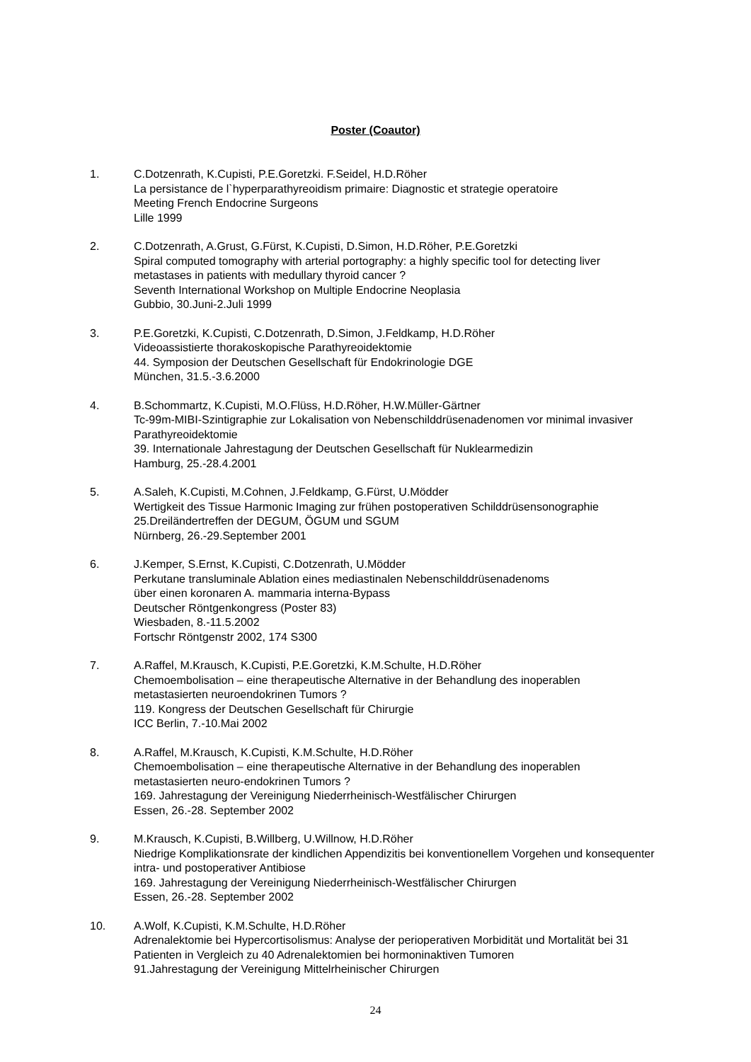Poster (Coautor)
1. C.Dotzenrath, K.Cupisti, P.E.Goretzki. F.Seidel, H.D.Röher
La persistance de l`hyperparathyreoidism primaire: Diagnostic et strategie operatoire
Meeting French Endocrine Surgeons
Lille 1999
2. C.Dotzenrath, A.Grust, G.Fürst, K.Cupisti, D.Simon, H.D.Röher, P.E.Goretzki
Spiral computed tomography with arterial portography: a highly specific tool for detecting liver metastases in patients with medullary thyroid cancer ?
Seventh International Workshop on Multiple Endocrine Neoplasia
Gubbio, 30.Juni-2.Juli 1999
3. P.E.Goretzki, K.Cupisti, C.Dotzenrath, D.Simon, J.Feldkamp, H.D.Röher
Videoassistierte thorakoskopische Parathyreoidektomie
44. Symposion der Deutschen Gesellschaft für Endokrinologie DGE
München, 31.5.-3.6.2000
4. B.Schommartz, K.Cupisti, M.O.Flüss, H.D.Röher, H.W.Müller-Gärtner
Tc-99m-MIBI-Szintigraphie zur Lokalisation von Nebenschilddrüsenadenomen vor minimal invasiver Parathyreoidektomie
39. Internationale Jahrestagung der Deutschen Gesellschaft für Nuklearmedizin
Hamburg, 25.-28.4.2001
5. A.Saleh, K.Cupisti, M.Cohnen, J.Feldkamp, G.Fürst, U.Mödder
Wertigkeit des Tissue Harmonic Imaging zur frühen postoperativen Schilddrüsensonographie
25.Dreiländertreffen der DEGUM, ÖGUM und SGUM
Nürnberg, 26.-29.September 2001
6. J.Kemper, S.Ernst, K.Cupisti, C.Dotzenrath, U.Mödder
Perkutane transluminale Ablation eines mediastinalen Nebenschilddrüsenadenoms
über einen koronaren A. mammaria interna-Bypass
Deutscher Röntgenkongress (Poster 83)
Wiesbaden, 8.-11.5.2002
Fortschr Röntgenstr 2002, 174 S300
7. A.Raffel, M.Krausch, K.Cupisti, P.E.Goretzki, K.M.Schulte, H.D.Röher
Chemoembolisation – eine therapeutische Alternative in der Behandlung des inoperablen metastasierten neuroendokrinen Tumors ?
119. Kongress der Deutschen Gesellschaft für Chirurgie
ICC Berlin, 7.-10.Mai 2002
8. A.Raffel, M.Krausch, K.Cupisti, K.M.Schulte, H.D.Röher
Chemoembolisation – eine therapeutische Alternative in der Behandlung des inoperablen metastasierten neuro-endokrinen Tumors ?
169. Jahrestagung der Vereinigung Niederrheinisch-Westfälischer Chirurgen
Essen, 26.-28. September 2002
9. M.Krausch, K.Cupisti, B.Willberg, U.Willnow, H.D.Röher
Niedrige Komplikationsrate der kindlichen Appendizitis bei konventionellem Vorgehen und konsequenter intra- und postoperativer Antibiose
169. Jahrestagung der Vereinigung Niederrheinisch-Westfälischer Chirurgen
Essen, 26.-28. September 2002
10. A.Wolf, K.Cupisti, K.M.Schulte, H.D.Röher
Adrenalektomie bei Hypercortisolismus: Analyse der perioperativen Morbidität und Mortalität bei 31 Patienten in Vergleich zu 40 Adrenalektomien bei hormoninaktiven Tumoren
91.Jahrestagung der Vereinigung Mittelrheinischer Chirurgen
24